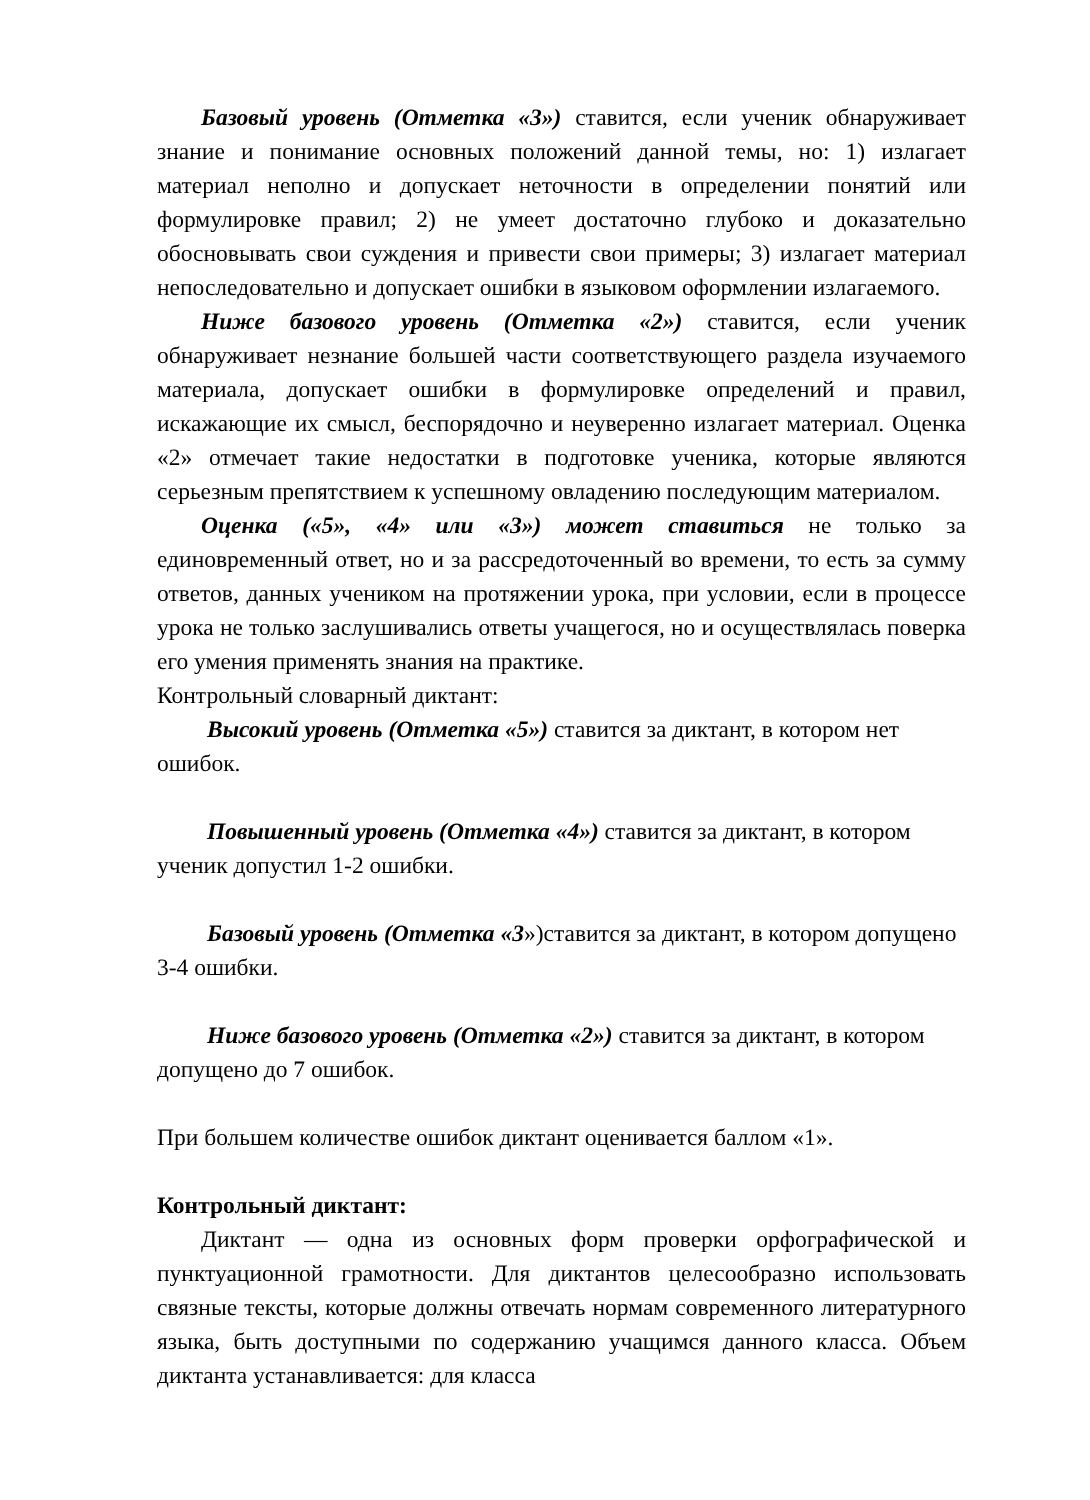Базовый уровень (Отметка «3») ставится, если ученик обнаруживает знание и понимание основных положений данной темы, но: 1) излагает материал неполно и допускает неточности в определении понятий или формулировке правил; 2) не умеет достаточно глубоко и доказательно обосновывать свои суждения и привести свои примеры; 3) излагает материал непоследовательно и допускает ошибки в языковом оформлении излагаемого.
Ниже базового уровень (Отметка «2») ставится, если ученик обнаруживает незнание большей части соответствующего раздела изучаемого материала, допускает ошибки в формулировке определений и правил, искажающие их смысл, беспорядочно и неуверенно излагает материал. Оценка «2» отмечает такие недостатки в подготовке ученика, которые являются серьезным препятствием к успешному овладению последующим материалом.
Оценка («5», «4» или «3») может ставиться не только за единовременный ответ, но и за рассредоточенный во времени, то есть за сумму ответов, данных учеником на протяжении урока, при условии, если в процессе урока не только заслушивались ответы учащегося, но и осуществлялась поверка его умения применять знания на практике.
Контрольный словарный диктант:
Высокий уровень (Отметка «5») ставится за диктант, в котором нет ошибок.
Повышенный уровень (Отметка «4») ставится за диктант, в котором ученик допустил 1-2 ошибки.
Базовый уровень (Отметка «3»)ставится за диктант, в котором допущено 3-4 ошибки.
Ниже базового уровень (Отметка «2») ставится за диктант, в котором допущено до 7 ошибок.
При большем количестве ошибок диктант оценивается баллом «1».
Контрольный диктант:
Диктант — одна из основных форм проверки орфографической и пунктуационной грамотности. Для диктантов целесообразно использовать связные тексты, которые должны отвечать нормам современного литературного языка, быть доступными по содержанию учащимся данного класса. Объем диктанта устанавливается: для класса